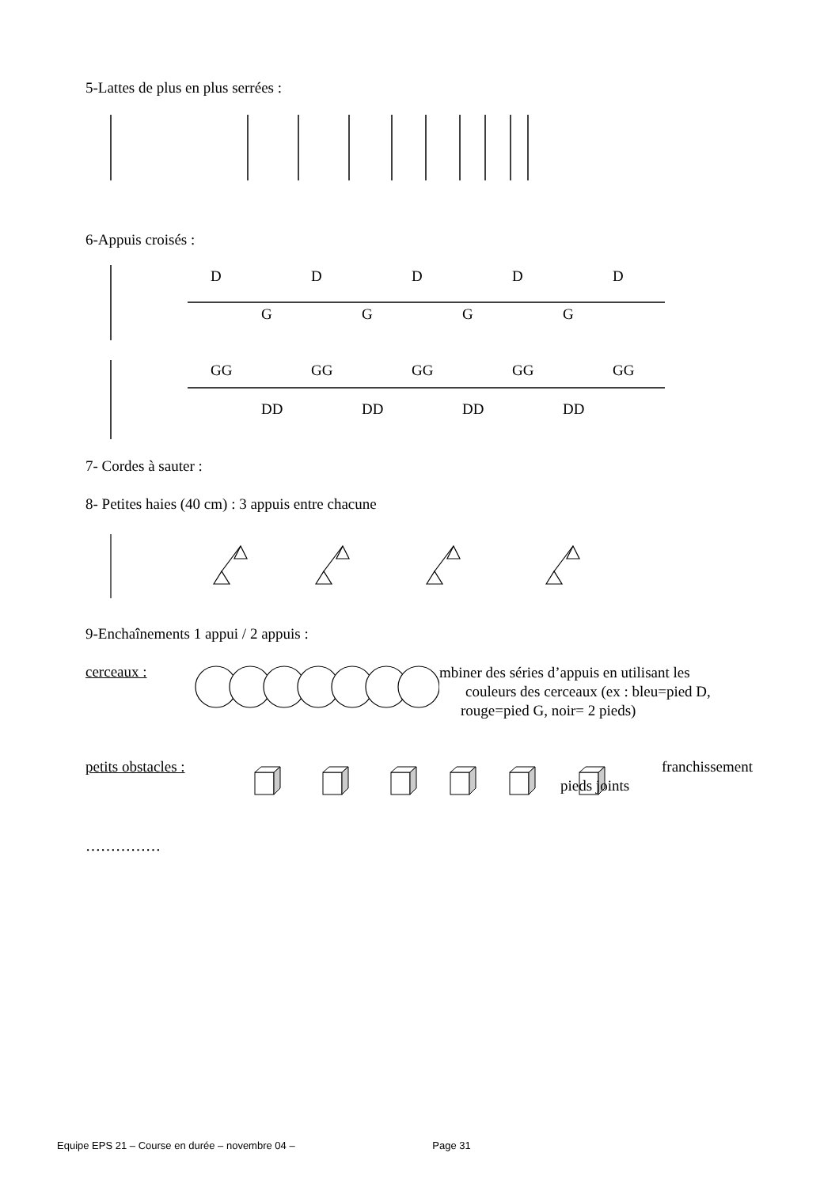5-Lattes de plus en plus serrées :
6-Appuis croisés :
DDDDD
GGGG
GG GG GG GG GG
DD DD DD DD
7- Cordes à sauter :
8- Petites haies (40 cm) : 3 appuis entre chacune
9-Enchaînements 1 appui / 2 appuis :
cerceaux :
mbiner des séries d’appuis en utilisant les
couleurs des cerceaux (ex : bleu=pied D,
rouge=pied G, noir= 2 pieds)
petits obstacles : franchissement
pieds joints
……………
Equipe EPS 21 – Course en durée – novembre 04 – Page 31